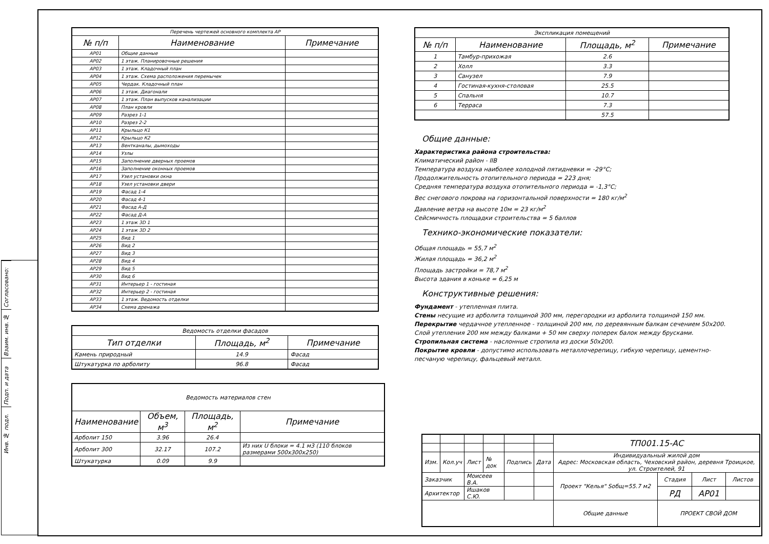Согласовано:
Взаим. инв. №
Подп. и дата
Инв. № подл.
| Перечень чертежей основного комплекта АР | | |
| № п/п | Наименование | Примечание |
| АР01 | Общие данные | |
| АР02 | 1 этаж. Планировочные решения | |
| АР03 | 1 этаж. Кладочный план | |
| АР04 | 1 этаж. Схема расположения перемычек | |
| АР05 | Чердак. Кладочный план | |
| АР06 | 1 этаж. Диагонали | |
| АР07 | 1 этаж. План выпусков канализации | |
| АР08 | План кровли | |
| АР09 | Разрез 1-1 | |
| АР10 | Разрез 2-2 | |
| АР11 | Крыльцо К1 | |
| АР12 | Крыльцо К2 | |
| АР13 | Вентканалы, дымоходы | |
| АР14 | Узлы | |
| АР15 | Заполнение дверных проемов | |
| АР16 | Заполнение оконных проемов | |
| АР17 | Узел установки окна | |
| АР18 | Узел установки двери | |
| АР19 | Фасад 1-4 | |
| АР20 | Фасад 4-1 | |
| АР21 | Фасад А-Д | |
| АР22 | Фасад Д-А | |
| АР23 | 1 этаж 3D 1 | |
| АР24 | 1 этаж 3D 2 | |
| АР25 | Вид 1 | |
| АР26 | Вид 2 | |
| АР27 | Вид 3 | |
| АР28 | Вид 4 | |
| АР29 | Вид 5 | |
| АР30 | Вид 6 | |
| АР31 | Интерьер 1 - гостиная | |
| АР32 | Интерьер 2 - гостиная | |
| АР33 | 1 этаж. Ведомость отделки | |
| АР34 | Схема дренажа | |
| Ведомость отделки фасадов | | |
| Тип отделки | Площадь, м<sup>2</sup> | Примечание |
| Камень природный | 14.9 | Фасад |
| Штукатурка по арболиту | 96.8 | Фасад |
| Ведомость материалов стен | | | |
| Наименование | Объем, м<sup>3</sup> | Площадь, м<sup>2</sup> | Примечание |
| Арболит 150 | 3.96 | 26.4 | |
| Арболит 300 | 32.17 | 107.2 | Из них U блоки = 4.1 м3 (110 блоков размерами 500x300x250) |
| Штукатурка | 0.09 | 9.9 | |
| Экспликация помещений | | | |
| № п/п | Наименование | Площадь, м<sup>2</sup> | Примечание |
| 1 | Тамбур-прихожая | 2.6 | |
| 2 | Холл | 3.3 | |
| 3 | Санузел | 7.9 | |
| 4 | Гостиная-кухня-столовая | 25.5 | |
| 5 | Спальня | 10.7 | |
| 6 | Терраса | 7.3 | |
| | | 57.5 | |
Общие данные:
Характеристика района строительства:
Климатический район - IIВ
Температура воздуха наиболее холодной пятидневки = -29°С;
Продолжительность отопительного периода = 223 дня;
Средняя температура воздуха отопительного периода = -1,3°С;
Вес снегового покрова на горизонтальной поверхности = 180 кг/м<sup>2</sup>
Давление ветра на высоте 10м = 23 кг/м<sup>2</sup>
Сейсмичность площадки строительства = 5 баллов
Технико-экономические показатели:
Общая площадь = 55,7 м<sup>2</sup>
Жилая площадь = 36,2 м<sup>2</sup>
Площадь застройки = 78,7 м<sup>2</sup>
Высота здания в коньке = 6,25 м
Конструктивные решения:
Фундамент - утепленная плита.
Стены несущие из арболита толщиной 300 мм, перегородки из арболита толщиной 150 мм.
Перекрытие чердачное утепленное - толщиной 200 мм, по деревянным балкам сечением 50x200. Слой утепления 200 мм между балками + 50 мм сверху поперек балок между брусками.
Стропильная система - наслонные стропила из доски 50x200.
Покрытие кровли - допустимо использовать металлочерепицу, гибкую черепицу, цементно-песчаную черепицу, фальцевый металл.
| | | | | | | ТП001.15-АС | | | |
| Изм. | Кол.уч | Лист | № док | Подпись | Дата | Индивидуальный жилой дом Адрес: Московская область, Чеховский район, деревня Троицкое, ул. Строителей, 91 | | | |
| Заказчик | | Моисеев В.А. | | | | Проект "Келья" Sобщ=55.7 м2 | Стадия | Лист | Листов |
| Архитектор | | Ишаков С.Ю. | | | | | РД | АР01 | |
| | | | | | | Общие данные | ПРОЕКТ СВОЙ ДОМ | | |